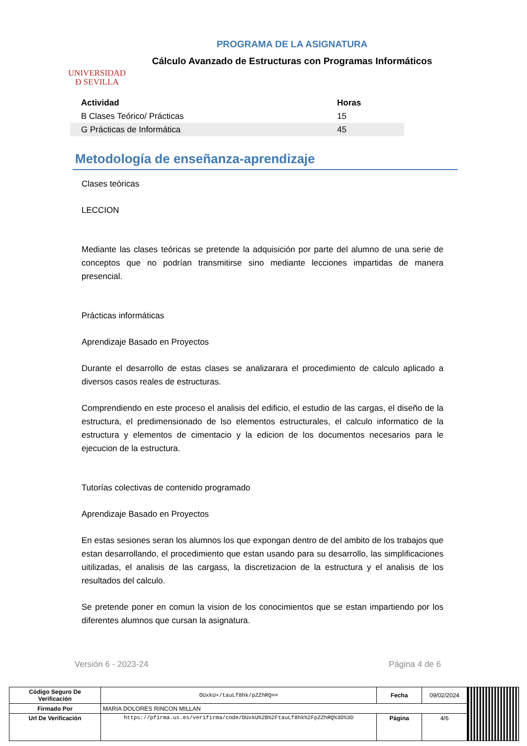UNIVERSIDAD
Ð SEVILLA
PROGRAMA DE LA ASIGNATURA
Cálculo Avanzado de Estructuras con Programas Informáticos
| Actividad | Horas |
| --- | --- |
| B Clases Teórico/ Prácticas | 15 |
| G Prácticas de Informática | 45 |
Metodología de enseñanza-aprendizaje
Clases teóricas
LECCION
Mediante las clases teóricas se pretende la adquisición por parte del alumno de una serie de conceptos que no podrían transmitirse sino mediante lecciones impartidas de manera presencial.
Prácticas informáticas
Aprendizaje Basado en Proyectos
Durante el desarrollo de estas clases se analizarara el procedimiento de calculo aplicado a diversos casos reales de estructuras.
Comprendiendo en este proceso el analisis del edificio, el estudio de las cargas, el diseño de la estructura, el predimensionado de lso elementos estructurales, el calculo informatico de la estructura y elementos de cimentacio y la edicion de los documentos necesarios para le ejecucion de la estructura.
Tutorías colectivas de contenido programado
Aprendizaje Basado en Proyectos
En estas sesiones seran los alumnos los que expongan dentro de del ambito de los trabajos que estan desarrollando, el procedimiento que estan usando para su desarrollo, las simplificaciones uitilizadas, el analisis de las cargass, la discretizacion de la estructura y el analisis de los resultados del calculo.
Se pretende poner en comun la vision de los conocimientos que se estan impartiendo por los diferentes alumnos que cursan la asignatura.
Versión 6 - 2023-24 Página 4 de 6
| Código Seguro De Verificación | OUxkU+/tauLf8hk/pZZhRQ== | Fecha | 09/02/2024 | |
| Firmado Por | MARIA DOLORES RINCON MILLAN | | | |
| Url De Verificación | https://pfirma.us.es/verifirma/code/OUxkU%2B%2FtauLf8hk%2FpZZhRQ%3D%3D | Página | 4/6 | |